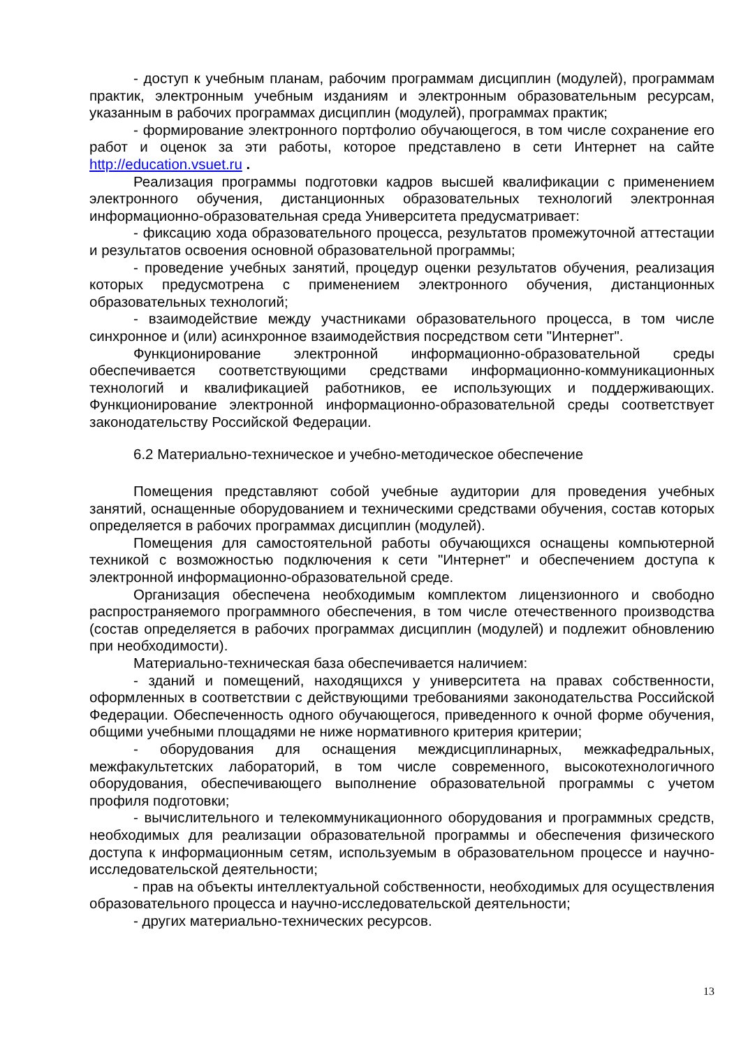- доступ к учебным планам, рабочим программам дисциплин (модулей), программам практик, электронным учебным изданиям и электронным образовательным ресурсам, указанным в рабочих программах дисциплин (модулей), программах практик;
- формирование электронного портфолио обучающегося, в том числе сохранение его работ и оценок за эти работы, которое представлено в сети Интернет на сайте http://education.vsuet.ru .
Реализация программы подготовки кадров высшей квалификации с применением электронного обучения, дистанционных образовательных технологий электронная информационно-образовательная среда Университета предусматривает:
- фиксацию хода образовательного процесса, результатов промежуточной аттестации и результатов освоения основной образовательной программы;
- проведение учебных занятий, процедур оценки результатов обучения, реализация которых предусмотрена с применением электронного обучения, дистанционных образовательных технологий;
- взаимодействие между участниками образовательного процесса, в том числе синхронное и (или) асинхронное взаимодействия посредством сети "Интернет".
Функционирование электронной информационно-образовательной среды обеспечивается соответствующими средствами информационно-коммуникационных технологий и квалификацией работников, ее использующих и поддерживающих. Функционирование электронной информационно-образовательной среды соответствует законодательству Российской Федерации.
6.2 Материально-техническое и учебно-методическое обеспечение
Помещения представляют собой учебные аудитории для проведения учебных занятий, оснащенные оборудованием и техническими средствами обучения, состав которых определяется в рабочих программах дисциплин (модулей).
Помещения для самостоятельной работы обучающихся оснащены компьютерной техникой с возможностью подключения к сети "Интернет" и обеспечением доступа к электронной информационно-образовательной среде.
Организация обеспечена необходимым комплектом лицензионного и свободно распространяемого программного обеспечения, в том числе отечественного производства (состав определяется в рабочих программах дисциплин (модулей) и подлежит обновлению при необходимости).
Материально-техническая база обеспечивается наличием:
- зданий и помещений, находящихся у университета на правах собственности, оформленных в соответствии с действующими требованиями законодательства Российской Федерации. Обеспеченность одного обучающегося, приведенного к очной форме обучения, общими учебными площадями не ниже нормативного критерия критерии;
- оборудования для оснащения междисциплинарных, межкафедральных, межфакультетских лабораторий, в том числе современного, высокотехнологичного оборудования, обеспечивающего выполнение образовательной программы с учетом профиля подготовки;
- вычислительного и телекоммуникационного оборудования и программных средств, необходимых для реализации образовательной программы и обеспечения физического доступа к информационным сетям, используемым в образовательном процессе и научно-исследовательской деятельности;
- прав на объекты интеллектуальной собственности, необходимых для осуществления образовательного процесса и научно-исследовательской деятельности;
- других материально-технических ресурсов.
13